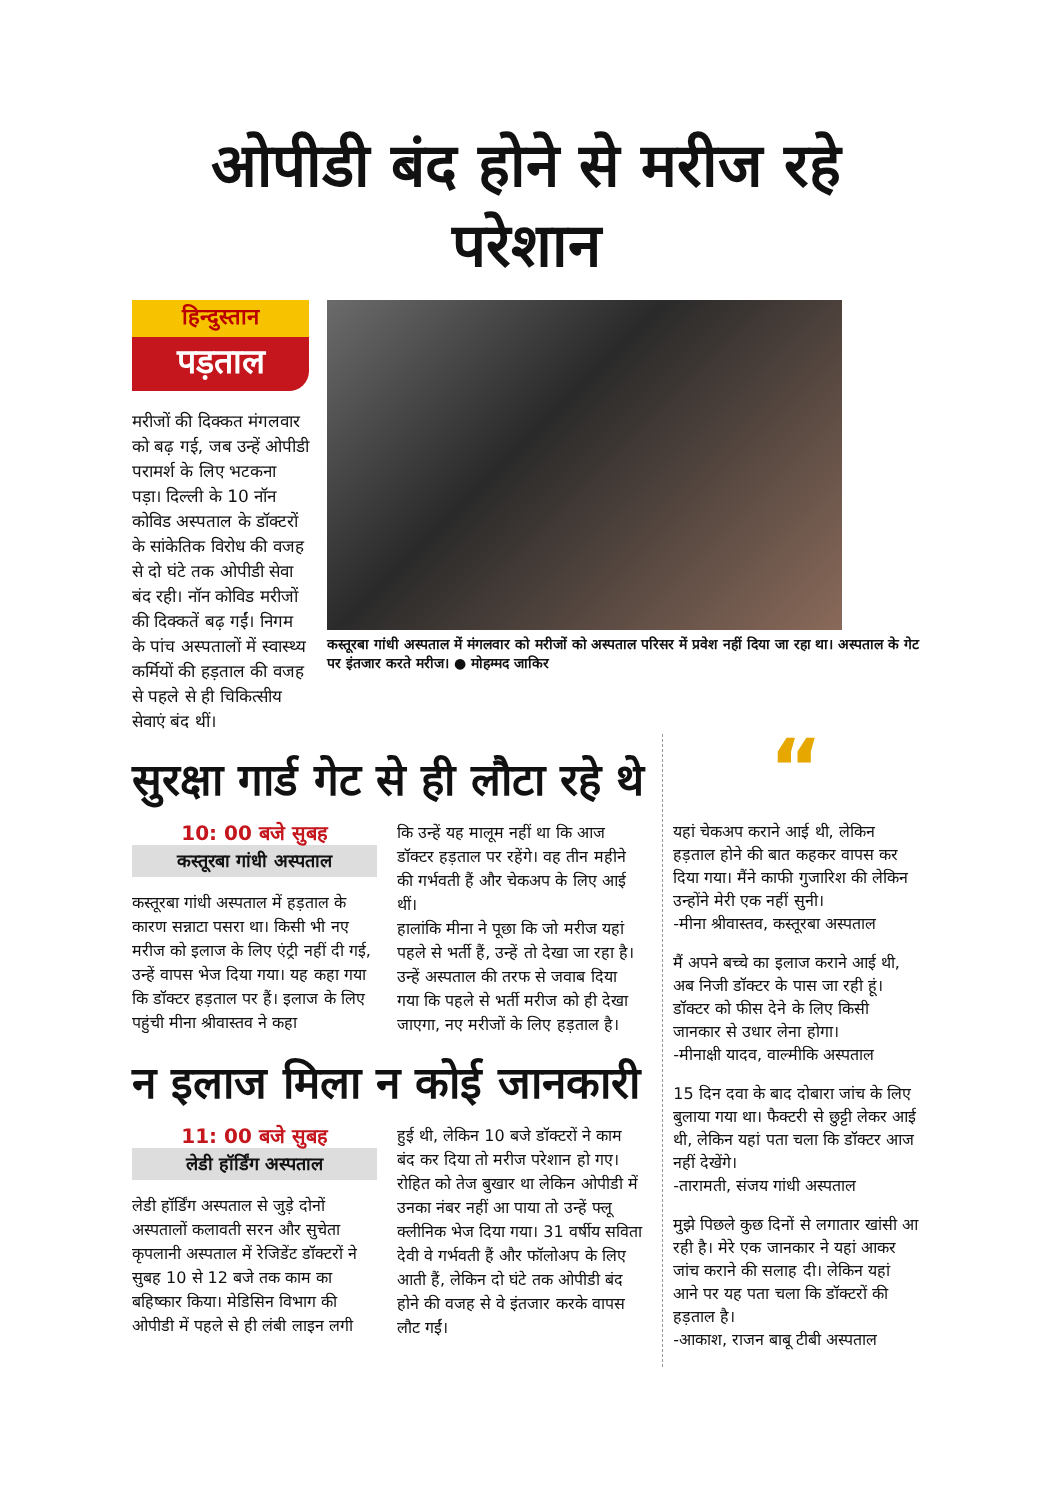ओपीडी बंद होने से मरीज रहे परेशान
हिन्दुस्तान
पड़ताल
मरीजों की दिक्कत मंगलवार को बढ़ गई, जब उन्हें ओपीडी परामर्श के लिए भटकना पड़ा। दिल्ली के 10 नॉन कोविड अस्पताल के डॉक्टरों के सांकेतिक विरोध की वजह से दो घंटे तक ओपीडी सेवा बंद रही। नॉन कोविड मरीजों की दिक्कतें बढ़ गईं। निगम के पांच अस्पतालों में स्वास्थ्य कर्मियों की हड़ताल की वजह से पहले से ही चिकित्सीय सेवाएं बंद थीं।
कस्तूरबा गांधी अस्पताल में मंगलवार को मरीजों को अस्पताल परिसर में प्रवेश नहीं दिया जा रहा था। अस्पताल के गेट पर इंतजार करते मरीज। ● मोहम्मद जाकिर
सुरक्षा गार्ड गेट से ही लौटा रहे थे
10: 00 बजे सुबह
कस्तूरबा गांधी अस्पताल
कस्तूरबा गांधी अस्पताल में हड़ताल के कारण सन्नाटा पसरा था। किसी भी नए मरीज को इलाज के लिए एंट्री नहीं दी गई, उन्हें वापस भेज दिया गया। यह कहा गया कि डॉक्टर हड़ताल पर हैं। इलाज के लिए पहुंची मीना श्रीवास्तव ने कहा
कि उन्हें यह मालूम नहीं था कि आज डॉक्टर हड़ताल पर रहेंगे। वह तीन महीने की गर्भवती हैं और चेकअप के लिए आई थीं।
हालांकि मीना ने पूछा कि जो मरीज यहां पहले से भर्ती हैं, उन्हें तो देखा जा रहा है। उन्हें अस्पताल की तरफ से जवाब दिया गया कि पहले से भर्ती मरीज को ही देखा जाएगा, नए मरीजों के लिए हड़ताल है।
न इलाज मिला न कोई जानकारी
11: 00 बजे सुबह
लेडी हॉर्डिंग अस्पताल
लेडी हॉर्डिंग अस्पताल से जुड़े दोनों अस्पतालों कलावती सरन और सुचेता कृपलानी अस्पताल में रेजिडेंट डॉक्टरों ने सुबह 10 से 12 बजे तक काम का बहिष्कार किया। मेडिसिन विभाग की ओपीडी में पहले से ही लंबी लाइन लगी
हुई थी, लेकिन 10 बजे डॉक्टरों ने काम बंद कर दिया तो मरीज परेशान हो गए। रोहित को तेज बुखार था लेकिन ओपीडी में उनका नंबर नहीं आ पाया तो उन्हें फ्लू क्लीनिक भेज दिया गया। 31 वर्षीय सविता देवी वे गर्भवती हैं और फॉलोअप के लिए आती हैं, लेकिन दो घंटे तक ओपीडी बंद होने की वजह से वे इंतजार करके वापस लौट गईं।
“
यहां चेकअप कराने आई थी, लेकिन हड़ताल होने की बात कहकर वापस कर दिया गया। मैंने काफी गुजारिश की लेकिन उन्होंने मेरी एक नहीं सुनी।
-मीना श्रीवास्तव, कस्तूरबा अस्पताल
मैं अपने बच्चे का इलाज कराने आई थी, अब निजी डॉक्टर के पास जा रही हूं। डॉक्टर को फीस देने के लिए किसी जानकार से उधार लेना होगा।
-मीनाक्षी यादव, वाल्मीकि अस्पताल
15 दिन दवा के बाद दोबारा जांच के लिए बुलाया गया था। फैक्टरी से छुट्टी लेकर आई थी, लेकिन यहां पता चला कि डॉक्टर आज नहीं देखेंगे।
-तारामती, संजय गांधी अस्पताल
मुझे पिछले कुछ दिनों से लगातार खांसी आ रही है। मेरे एक जानकार ने यहां आकर जांच कराने की सलाह दी। लेकिन यहां आने पर यह पता चला कि डॉक्टरों की हड़ताल है।
-आकाश, राजन बाबू टीबी अस्पताल